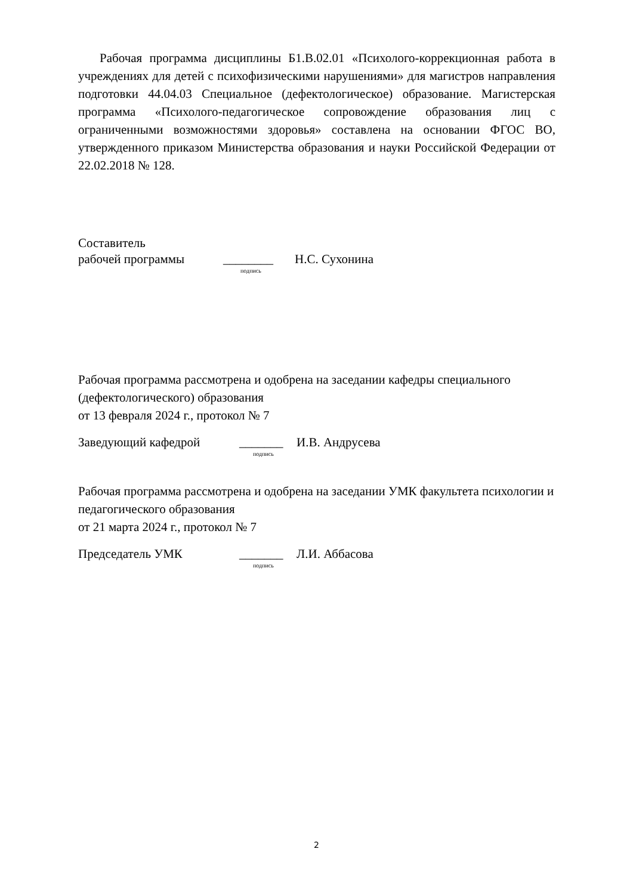Рабочая программа дисциплины Б1.В.02.01 «Психолого-коррекционная работа в учреждениях для детей с психофизическими нарушениями» для магистров направления подготовки 44.04.03 Специальное (дефектологическое) образование. Магистерская программа «Психолого-педагогическое сопровождение образования лиц с ограниченными возможностями здоровья» составлена на основании ФГОС ВО, утвержденного приказом Министерства образования и науки Российской Федерации от 22.02.2018 № 128.
Составитель
рабочей программы ________ Н.С. Сухонина
подпись
Рабочая программа рассмотрена и одобрена на заседании кафедры специального (дефектологического) образования
от 13 февраля 2024 г., протокол № 7
Заведующий кафедрой _______ И.В. Андрусева
подпись
Рабочая программа рассмотрена и одобрена на заседании УМК факультета психологии и педагогического образования
от 21 марта 2024 г., протокол № 7
Председатель УМК _______ Л.И. Аббасова
подпись
2